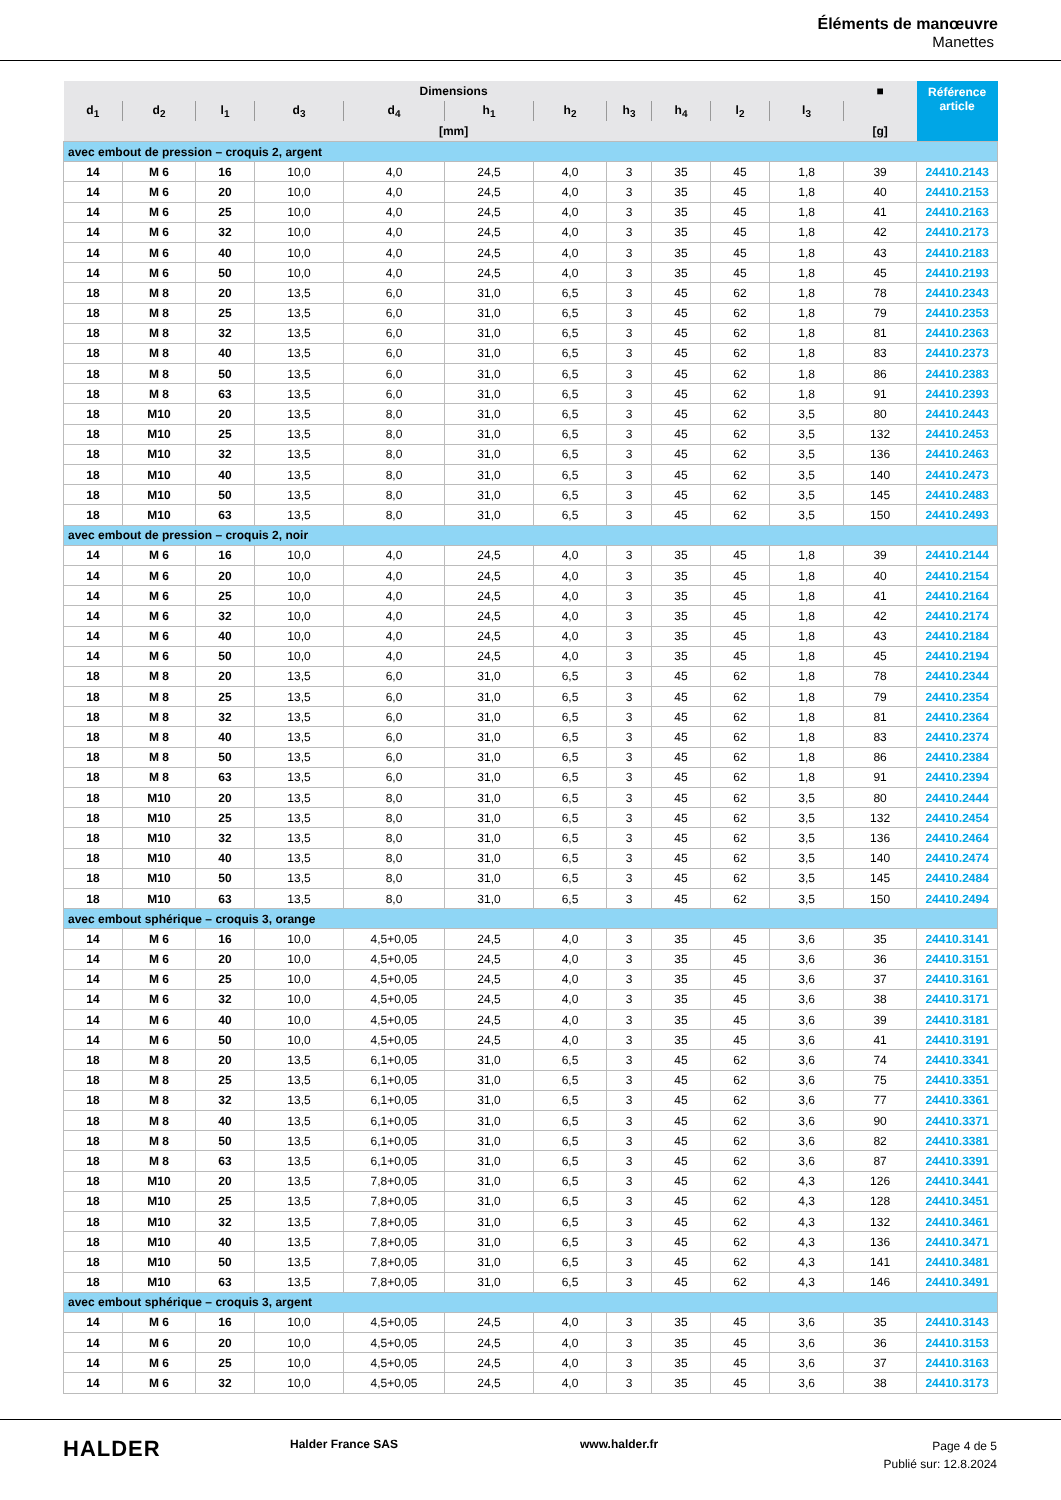Éléments de manœuvre
Manettes
| Dimensions | | | | | | | | | | | ■ | Référence article |
| --- | --- | --- | --- | --- | --- | --- | --- | --- | --- | --- | --- | --- |
| d<sub>1</sub> | d<sub>2</sub> | l<sub>1</sub> | d<sub>3</sub> | d<sub>4</sub> | h<sub>1</sub> | h<sub>2</sub> | h<sub>3</sub> | h<sub>4</sub> | l<sub>2</sub> | l<sub>3</sub> | | |
| [mm] | | | | | | | | | | | [g] | |
| avec embout de pression – croquis 2, argent | | | | | | | | | | | | |
| 14 | M 6 | 16 | 10,0 | 4,0 | 24,5 | 4,0 | 3 | 35 | 45 | 1,8 | 39 | 24410.2143 |
| 14 | M 6 | 20 | 10,0 | 4,0 | 24,5 | 4,0 | 3 | 35 | 45 | 1,8 | 40 | 24410.2153 |
| 14 | M 6 | 25 | 10,0 | 4,0 | 24,5 | 4,0 | 3 | 35 | 45 | 1,8 | 41 | 24410.2163 |
| 14 | M 6 | 32 | 10,0 | 4,0 | 24,5 | 4,0 | 3 | 35 | 45 | 1,8 | 42 | 24410.2173 |
| 14 | M 6 | 40 | 10,0 | 4,0 | 24,5 | 4,0 | 3 | 35 | 45 | 1,8 | 43 | 24410.2183 |
| 14 | M 6 | 50 | 10,0 | 4,0 | 24,5 | 4,0 | 3 | 35 | 45 | 1,8 | 45 | 24410.2193 |
| 18 | M 8 | 20 | 13,5 | 6,0 | 31,0 | 6,5 | 3 | 45 | 62 | 1,8 | 78 | 24410.2343 |
| 18 | M 8 | 25 | 13,5 | 6,0 | 31,0 | 6,5 | 3 | 45 | 62 | 1,8 | 79 | 24410.2353 |
| 18 | M 8 | 32 | 13,5 | 6,0 | 31,0 | 6,5 | 3 | 45 | 62 | 1,8 | 81 | 24410.2363 |
| 18 | M 8 | 40 | 13,5 | 6,0 | 31,0 | 6,5 | 3 | 45 | 62 | 1,8 | 83 | 24410.2373 |
| 18 | M 8 | 50 | 13,5 | 6,0 | 31,0 | 6,5 | 3 | 45 | 62 | 1,8 | 86 | 24410.2383 |
| 18 | M 8 | 63 | 13,5 | 6,0 | 31,0 | 6,5 | 3 | 45 | 62 | 1,8 | 91 | 24410.2393 |
| 18 | M10 | 20 | 13,5 | 8,0 | 31,0 | 6,5 | 3 | 45 | 62 | 3,5 | 80 | 24410.2443 |
| 18 | M10 | 25 | 13,5 | 8,0 | 31,0 | 6,5 | 3 | 45 | 62 | 3,5 | 132 | 24410.2453 |
| 18 | M10 | 32 | 13,5 | 8,0 | 31,0 | 6,5 | 3 | 45 | 62 | 3,5 | 136 | 24410.2463 |
| 18 | M10 | 40 | 13,5 | 8,0 | 31,0 | 6,5 | 3 | 45 | 62 | 3,5 | 140 | 24410.2473 |
| 18 | M10 | 50 | 13,5 | 8,0 | 31,0 | 6,5 | 3 | 45 | 62 | 3,5 | 145 | 24410.2483 |
| 18 | M10 | 63 | 13,5 | 8,0 | 31,0 | 6,5 | 3 | 45 | 62 | 3,5 | 150 | 24410.2493 |
| avec embout de pression – croquis 2, noir | | | | | | | | | | | | |
| 14 | M 6 | 16 | 10,0 | 4,0 | 24,5 | 4,0 | 3 | 35 | 45 | 1,8 | 39 | 24410.2144 |
| 14 | M 6 | 20 | 10,0 | 4,0 | 24,5 | 4,0 | 3 | 35 | 45 | 1,8 | 40 | 24410.2154 |
| 14 | M 6 | 25 | 10,0 | 4,0 | 24,5 | 4,0 | 3 | 35 | 45 | 1,8 | 41 | 24410.2164 |
| 14 | M 6 | 32 | 10,0 | 4,0 | 24,5 | 4,0 | 3 | 35 | 45 | 1,8 | 42 | 24410.2174 |
| 14 | M 6 | 40 | 10,0 | 4,0 | 24,5 | 4,0 | 3 | 35 | 45 | 1,8 | 43 | 24410.2184 |
| 14 | M 6 | 50 | 10,0 | 4,0 | 24,5 | 4,0 | 3 | 35 | 45 | 1,8 | 45 | 24410.2194 |
| 18 | M 8 | 20 | 13,5 | 6,0 | 31,0 | 6,5 | 3 | 45 | 62 | 1,8 | 78 | 24410.2344 |
| 18 | M 8 | 25 | 13,5 | 6,0 | 31,0 | 6,5 | 3 | 45 | 62 | 1,8 | 79 | 24410.2354 |
| 18 | M 8 | 32 | 13,5 | 6,0 | 31,0 | 6,5 | 3 | 45 | 62 | 1,8 | 81 | 24410.2364 |
| 18 | M 8 | 40 | 13,5 | 6,0 | 31,0 | 6,5 | 3 | 45 | 62 | 1,8 | 83 | 24410.2374 |
| 18 | M 8 | 50 | 13,5 | 6,0 | 31,0 | 6,5 | 3 | 45 | 62 | 1,8 | 86 | 24410.2384 |
| 18 | M 8 | 63 | 13,5 | 6,0 | 31,0 | 6,5 | 3 | 45 | 62 | 1,8 | 91 | 24410.2394 |
| 18 | M10 | 20 | 13,5 | 8,0 | 31,0 | 6,5 | 3 | 45 | 62 | 3,5 | 80 | 24410.2444 |
| 18 | M10 | 25 | 13,5 | 8,0 | 31,0 | 6,5 | 3 | 45 | 62 | 3,5 | 132 | 24410.2454 |
| 18 | M10 | 32 | 13,5 | 8,0 | 31,0 | 6,5 | 3 | 45 | 62 | 3,5 | 136 | 24410.2464 |
| 18 | M10 | 40 | 13,5 | 8,0 | 31,0 | 6,5 | 3 | 45 | 62 | 3,5 | 140 | 24410.2474 |
| 18 | M10 | 50 | 13,5 | 8,0 | 31,0 | 6,5 | 3 | 45 | 62 | 3,5 | 145 | 24410.2484 |
| 18 | M10 | 63 | 13,5 | 8,0 | 31,0 | 6,5 | 3 | 45 | 62 | 3,5 | 150 | 24410.2494 |
| avec embout sphérique – croquis 3, orange | | | | | | | | | | | | |
| 14 | M 6 | 16 | 10,0 | 4,5+0,05 | 24,5 | 4,0 | 3 | 35 | 45 | 3,6 | 35 | 24410.3141 |
| 14 | M 6 | 20 | 10,0 | 4,5+0,05 | 24,5 | 4,0 | 3 | 35 | 45 | 3,6 | 36 | 24410.3151 |
| 14 | M 6 | 25 | 10,0 | 4,5+0,05 | 24,5 | 4,0 | 3 | 35 | 45 | 3,6 | 37 | 24410.3161 |
| 14 | M 6 | 32 | 10,0 | 4,5+0,05 | 24,5 | 4,0 | 3 | 35 | 45 | 3,6 | 38 | 24410.3171 |
| 14 | M 6 | 40 | 10,0 | 4,5+0,05 | 24,5 | 4,0 | 3 | 35 | 45 | 3,6 | 39 | 24410.3181 |
| 14 | M 6 | 50 | 10,0 | 4,5+0,05 | 24,5 | 4,0 | 3 | 35 | 45 | 3,6 | 41 | 24410.3191 |
| 18 | M 8 | 20 | 13,5 | 6,1+0,05 | 31,0 | 6,5 | 3 | 45 | 62 | 3,6 | 74 | 24410.3341 |
| 18 | M 8 | 25 | 13,5 | 6,1+0,05 | 31,0 | 6,5 | 3 | 45 | 62 | 3,6 | 75 | 24410.3351 |
| 18 | M 8 | 32 | 13,5 | 6,1+0,05 | 31,0 | 6,5 | 3 | 45 | 62 | 3,6 | 77 | 24410.3361 |
| 18 | M 8 | 40 | 13,5 | 6,1+0,05 | 31,0 | 6,5 | 3 | 45 | 62 | 3,6 | 90 | 24410.3371 |
| 18 | M 8 | 50 | 13,5 | 6,1+0,05 | 31,0 | 6,5 | 3 | 45 | 62 | 3,6 | 82 | 24410.3381 |
| 18 | M 8 | 63 | 13,5 | 6,1+0,05 | 31,0 | 6,5 | 3 | 45 | 62 | 3,6 | 87 | 24410.3391 |
| 18 | M10 | 20 | 13,5 | 7,8+0,05 | 31,0 | 6,5 | 3 | 45 | 62 | 4,3 | 126 | 24410.3441 |
| 18 | M10 | 25 | 13,5 | 7,8+0,05 | 31,0 | 6,5 | 3 | 45 | 62 | 4,3 | 128 | 24410.3451 |
| 18 | M10 | 32 | 13,5 | 7,8+0,05 | 31,0 | 6,5 | 3 | 45 | 62 | 4,3 | 132 | 24410.3461 |
| 18 | M10 | 40 | 13,5 | 7,8+0,05 | 31,0 | 6,5 | 3 | 45 | 62 | 4,3 | 136 | 24410.3471 |
| 18 | M10 | 50 | 13,5 | 7,8+0,05 | 31,0 | 6,5 | 3 | 45 | 62 | 4,3 | 141 | 24410.3481 |
| 18 | M10 | 63 | 13,5 | 7,8+0,05 | 31,0 | 6,5 | 3 | 45 | 62 | 4,3 | 146 | 24410.3491 |
| avec embout sphérique – croquis 3, argent | | | | | | | | | | | | |
| 14 | M 6 | 16 | 10,0 | 4,5+0,05 | 24,5 | 4,0 | 3 | 35 | 45 | 3,6 | 35 | 24410.3143 |
| 14 | M 6 | 20 | 10,0 | 4,5+0,05 | 24,5 | 4,0 | 3 | 35 | 45 | 3,6 | 36 | 24410.3153 |
| 14 | M 6 | 25 | 10,0 | 4,5+0,05 | 24,5 | 4,0 | 3 | 35 | 45 | 3,6 | 37 | 24410.3163 |
| 14 | M 6 | 32 | 10,0 | 4,5+0,05 | 24,5 | 4,0 | 3 | 35 | 45 | 3,6 | 38 | 24410.3173 |
HALDER Halder France SAS www.halder.fr
Page 4 de 5
Publié sur: 12.8.2024